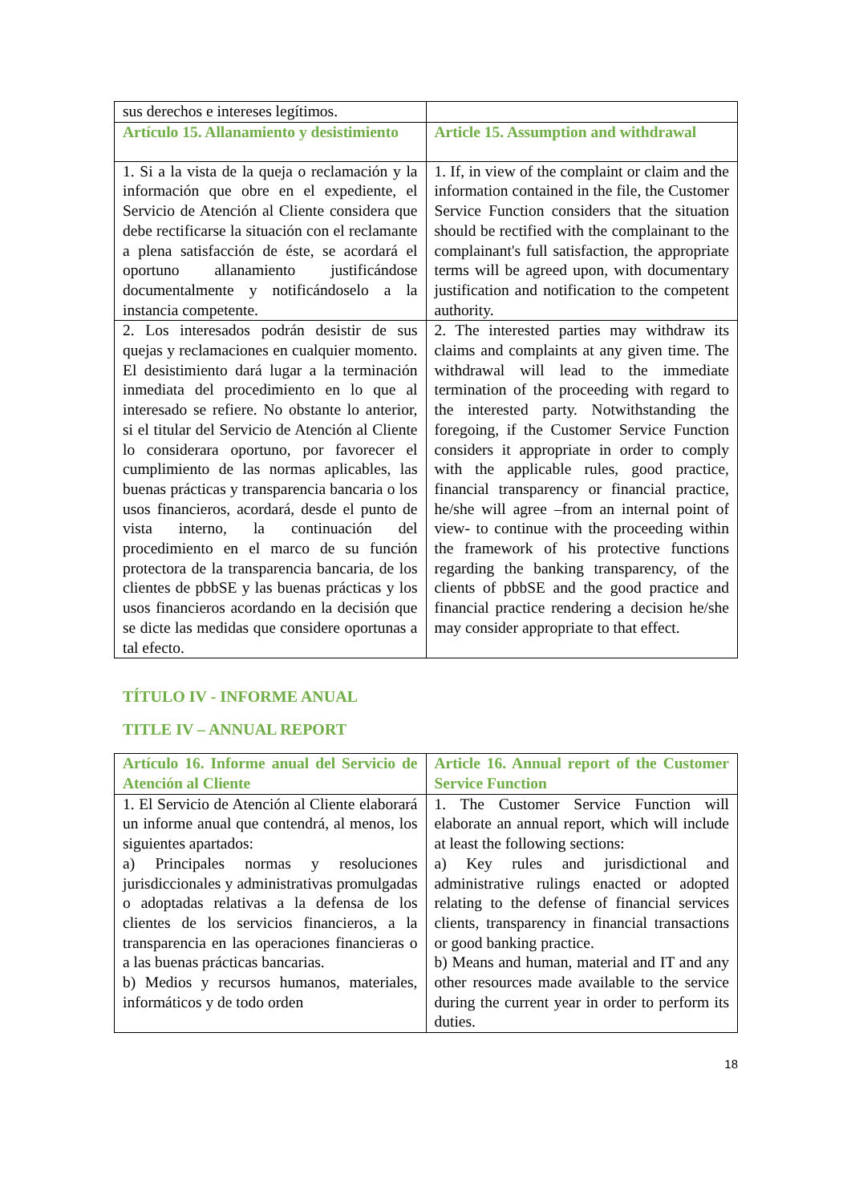| sus derechos e intereses legítimos. | |
| Artículo 15. Allanamiento y desistimiento | Article 15. Assumption and withdrawal |
| 1. Si a la vista de la queja o reclamación y la información que obre en el expediente, el Servicio de Atención al Cliente considera que debe rectificarse la situación con el reclamante a plena satisfacción de éste, se acordará el oportuno allanamiento justificándose documentalmente y notificándoselo a la instancia competente. | 1. If, in view of the complaint or claim and the information contained in the file, the Customer Service Function considers that the situation should be rectified with the complainant to the complainant's full satisfaction, the appropriate terms will be agreed upon, with documentary justification and notification to the competent authority. |
| 2. Los interesados podrán desistir de sus quejas y reclamaciones en cualquier momento. El desistimiento dará lugar a la terminación inmediata del procedimiento en lo que al interesado se refiere. No obstante lo anterior, si el titular del Servicio de Atención al Cliente lo considerara oportuno, por favorecer el cumplimiento de las normas aplicables, las buenas prácticas y transparencia bancaria o los usos financieros, acordará, desde el punto de vista interno, la continuación del procedimiento en el marco de su función protectora de la transparencia bancaria, de los clientes de pbbSE y las buenas prácticas y los usos financieros acordando en la decisión que se dicte las medidas que considere oportunas a tal efecto. | 2. The interested parties may withdraw its claims and complaints at any given time. The withdrawal will lead to the immediate termination of the proceeding with regard to the interested party. Notwithstanding the foregoing, if the Customer Service Function considers it appropriate in order to comply with the applicable rules, good practice, financial transparency or financial practice, he/she will agree –from an internal point of view- to continue with the proceeding within the framework of his protective functions regarding the banking transparency, of the clients of pbbSE and the good practice and financial practice rendering a decision he/she may consider appropriate to that effect. |
TÍTULO IV - INFORME ANUAL
TITLE IV – ANNUAL REPORT
| Artículo 16. Informe anual del Servicio de Atención al Cliente | Article 16. Annual report of the Customer Service Function |
| 1. El Servicio de Atención al Cliente elaborará un informe anual que contendrá, al menos, los siguientes apartados: a) Principales normas y resoluciones jurisdiccionales y administrativas promulgadas o adoptadas relativas a la defensa de los clientes de los servicios financieros, a la transparencia en las operaciones financieras o a las buenas prácticas bancarias. b) Medios y recursos humanos, materiales, informáticos y de todo orden | 1. The Customer Service Function will elaborate an annual report, which will include at least the following sections: a) Key rules and jurisdictional and administrative rulings enacted or adopted relating to the defense of financial services clients, transparency in financial transactions or good banking practice. b) Means and human, material and IT and any other resources made available to the service during the current year in order to perform its duties. |
18